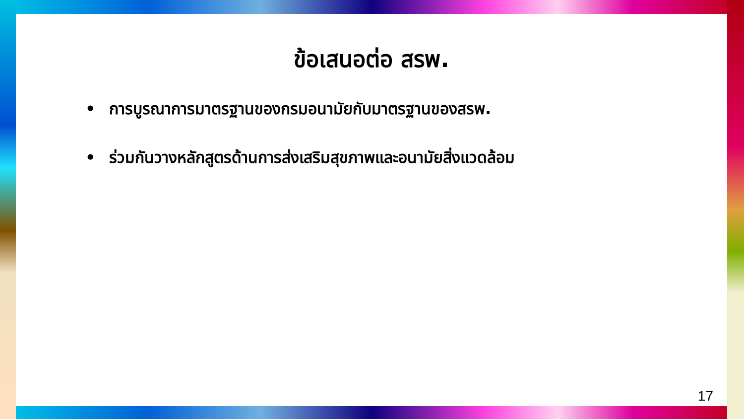ข้อเสนอต่อ สรพ.
• การบูรณาการมาตรฐานของกรมอนามัยกับมาตรฐานของสรพ.
• ร่วมกันวางหลักสูตรด้านการส่งเสริมสุขภาพและอนามัยสิ่งแวดล้อม
17